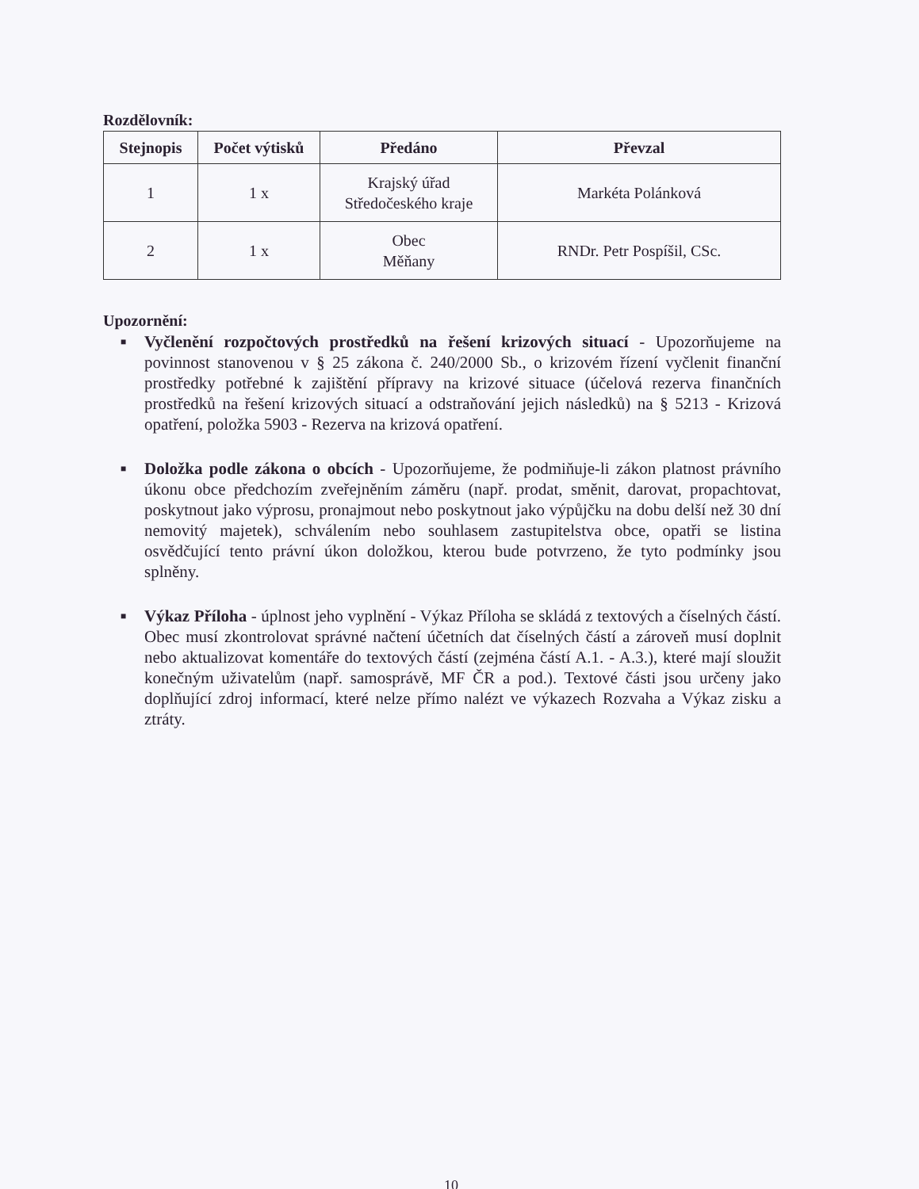Rozdělovník:
| Stejnopis | Počet výtisků | Předáno | Převzal |
| --- | --- | --- | --- |
| 1 | 1 x | Krajský úřad Středočeského kraje | Markéta Polánková |
| 2 | 1 x | Obec Měňany | RNDr. Petr Pospíšil, CSc. |
Upozornění:
■
Vyčlenění rozpočtových prostředků na řešení krizových situací - Upozorňujeme na povinnost stanovenou v § 25 zákona č. 240/2000 Sb., o krizovém řízení vyčlenit finanční prostředky potřebné k zajištění přípravy na krizové situace (účelová rezerva finančních prostředků na řešení krizových situací a odstraňování jejich následků) na § 5213 - Krizová opatření, položka 5903 - Rezerva na krizová opatření.
■
Doložka podle zákona o obcích - Upozorňujeme, že podmiňuje-li zákon platnost právního úkonu obce předchozím zveřejněním záměru (např. prodat, směnit, darovat, propachtovat, poskytnout jako výprosu, pronajmout nebo poskytnout jako výpůjčku na dobu delší než 30 dní nemovitý majetek), schválením nebo souhlasem zastupitelstva obce, opatři se listina osvědčující tento právní úkon doložkou, kterou bude potvrzeno, že tyto podmínky jsou splněny.
■
Výkaz Příloha - úplnost jeho vyplnění - Výkaz Příloha se skládá z textových a číselných částí. Obec musí zkontrolovat správné načtení účetních dat číselných částí a zároveň musí doplnit nebo aktualizovat komentáře do textových částí (zejména částí A.1. - A.3.), které mají sloužit konečným uživatelům (např. samosprávě, MF ČR a pod.). Textové části jsou určeny jako doplňující zdroj informací, které nelze přímo nalézt ve výkazech Rozvaha a Výkaz zisku a ztráty.
10